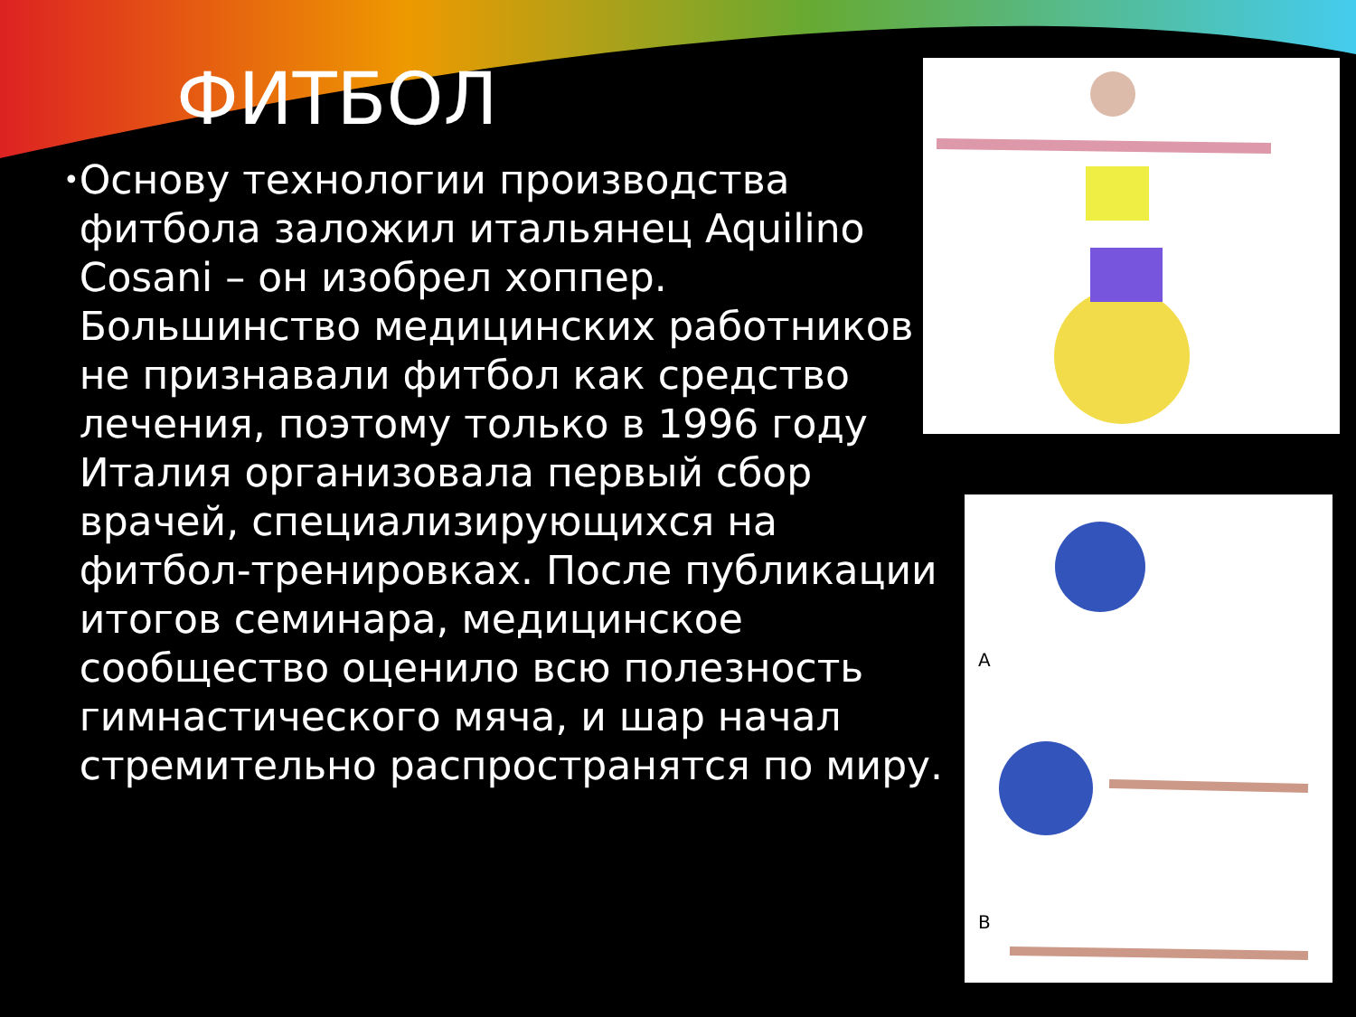ФИТБОЛ
• Основу технологии производства фитбола заложил итальянец Aquilino Cosani – он изобрел хоппер. Большинство медицинских работников не признавали фитбол как средство лечения, поэтому только в 1996 году Италия организовала первый сбор врачей, специализирующихся на фитбол-тренировках. После публикации итогов семинара, медицинское сообщество оценило всю полезность гимнастического мяча, и шар начал стремительно распространятся по миру.
A
B